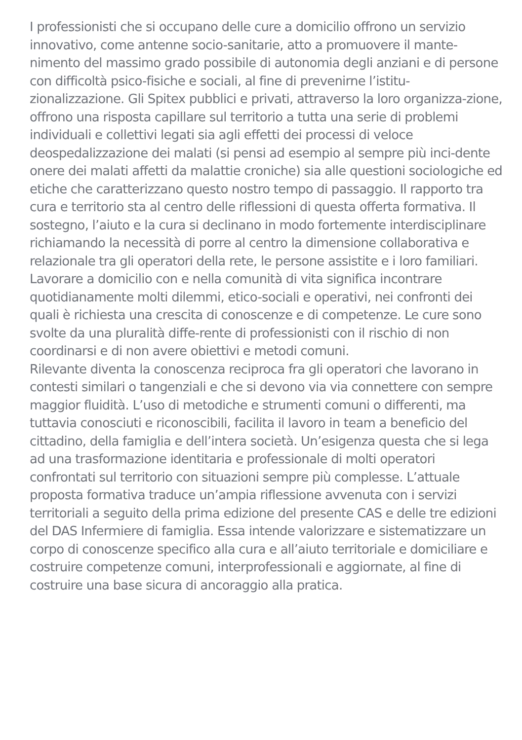I professionisti che si occupano delle cure a domicilio offrono un servizio innovativo, come antenne socio-sanitarie, atto a promuovere il mante-nimento del massimo grado possibile di autonomia degli anziani e di persone con difficoltà psico-fisiche e sociali, al fine di prevenirne l’istitu-zionalizzazione. Gli Spitex pubblici e privati, attraverso la loro organizza-zione, offrono una risposta capillare sul territorio a tutta una serie di problemi individuali e collettivi legati sia agli effetti dei processi di veloce deospedalizzazione dei malati (si pensi ad esempio al sempre più inci-dente onere dei malati affetti da malattie croniche) sia alle questioni sociologiche ed etiche che caratterizzano questo nostro tempo di passaggio. Il rapporto tra cura e territorio sta al centro delle riflessioni di questa offerta formativa. Il sostegno, l’aiuto e la cura si declinano in modo fortemente interdisciplinare richiamando la necessità di porre al centro la dimensione collaborativa e relazionale tra gli operatori della rete, le persone assistite e i loro familiari. Lavorare a domicilio con e nella comunità di vita significa incontrare quotidianamente molti dilemmi, etico-sociali e operativi, nei confronti dei quali è richiesta una crescita di conoscenze e di competenze. Le cure sono svolte da una pluralità diffe-rente di professionisti con il rischio di non coordinarsi e di non avere obiettivi e metodi comuni.
Rilevante diventa la conoscenza reciproca fra gli operatori che lavorano in contesti similari o tangenziali e che si devono via via connettere con sempre maggior fluidità. L’uso di metodiche e strumenti comuni o differenti, ma tuttavia conosciuti e riconoscibili, facilita il lavoro in team a beneficio del cittadino, della famiglia e dell’intera società. Un’esigenza questa che si lega ad una trasformazione identitaria e professionale di molti operatori confrontati sul territorio con situazioni sempre più complesse. L’attuale proposta formativa traduce un’ampia riflessione avvenuta con i servizi territoriali a seguito della prima edizione del presente CAS e delle tre edizioni del DAS Infermiere di famiglia. Essa intende valorizzare e sistematizzare un corpo di conoscenze specifico alla cura e all’aiuto territoriale e domiciliare e costruire competenze comuni, interprofessionali e aggiornate, al fine di costruire una base sicura di ancoraggio alla pratica.